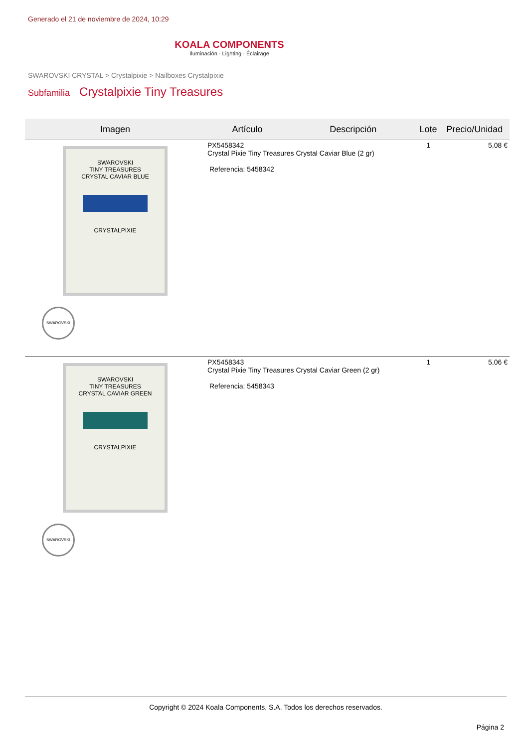Generado el 21 de noviembre de 2024, 10:29
KOALA COMPONENTS
Iluminación · Lighting · Éclairage
SWAROVSKI CRYSTAL > Crystalpixie > Nailboxes Crystalpixie
Subfamilia Crystalpixie Tiny Treasures
| Imagen | Artículo | Descripción | Lote | Precio/Unidad |
| --- | --- | --- | --- | --- |
| SWAROVSKI TINY TREASURES CRYSTAL CAVIAR BLUE CRYSTALPIXIE SWAROVSKI | PX5458342 Crystal Pixie Tiny Treasures Crystal Caviar Blue (2 gr) Referencia: 5458342 | | 1 | 5,08 € |
| SWAROVSKI TINY TREASURES CRYSTAL CAVIAR GREEN CRYSTALPIXIE SWAROVSKI | PX5458343 Crystal Pixie Tiny Treasures Crystal Caviar Green (2 gr) Referencia: 5458343 | | 1 | 5,06 € |
Copyright © 2024 Koala Components, S.A. Todos los derechos reservados.
Página 2